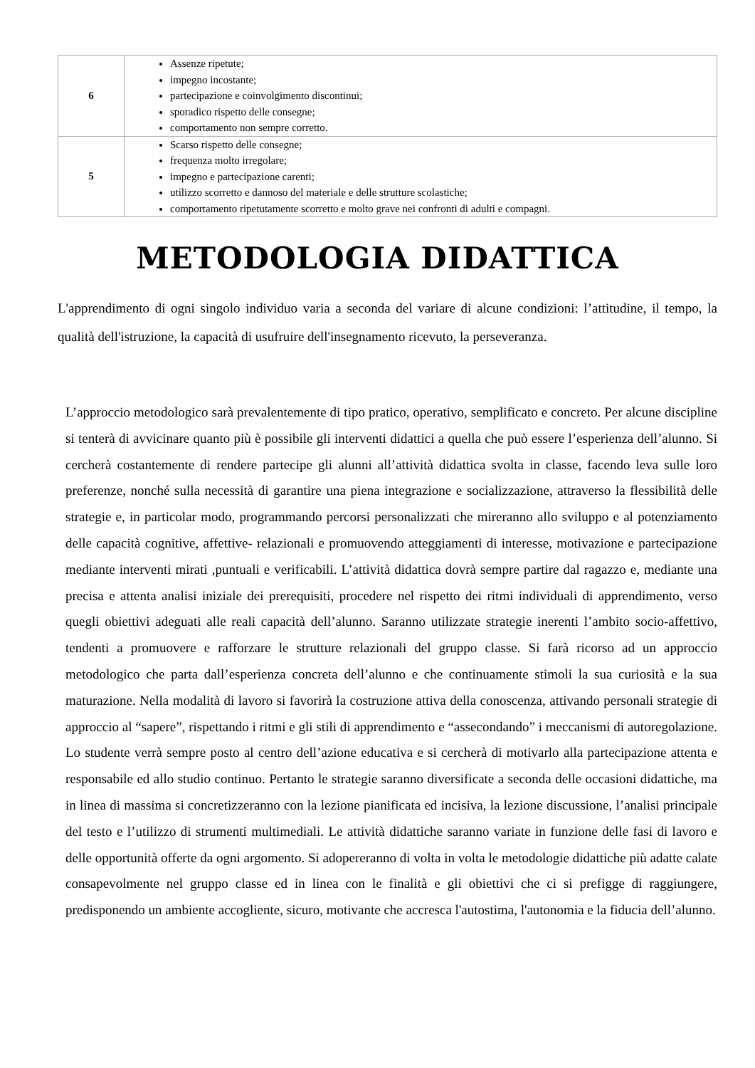| 6 | Assenze ripetute; impegno incostante; partecipazione e coinvolgimento discontinui; sporadico rispetto delle consegne; comportamento non sempre corretto. |
| 5 | Scarso rispetto delle consegne; frequenza molto irregolare; impegno e partecipazione carenti; utilizzo scorretto e dannoso del materiale e delle strutture scolastiche; comportamento ripetutamente scorretto e molto grave nei confronti di adulti e compagni. |
METODOLOGIA DIDATTICA
L'apprendimento di ogni singolo individuo varia a seconda del variare di alcune condizioni: l’attitudine, il tempo, la qualità dell'istruzione, la capacità di usufruire dell'insegnamento ricevuto, la perseveranza.
L’approccio metodologico sarà prevalentemente di tipo pratico, operativo, semplificato e concreto. Per alcune discipline si tenterà di avvicinare quanto più è possibile gli interventi didattici a quella che può essere l’esperienza dell’alunno. Si cercherà costantemente di rendere partecipe gli alunni all’attività didattica svolta in classe, facendo leva sulle loro preferenze, nonché sulla necessità di garantire una piena integrazione e socializzazione, attraverso la flessibilità delle strategie e, in particolar modo, programmando percorsi personalizzati che mireranno allo sviluppo e al potenziamento delle capacità cognitive, affettive- relazionali e promuovendo atteggiamenti di interesse, motivazione e partecipazione mediante interventi mirati ,puntuali e verificabili. L’attività didattica dovrà sempre partire dal ragazzo e, mediante una precisa e attenta analisi iniziale dei prerequisiti, procedere nel rispetto dei ritmi individuali di apprendimento, verso quegli obiettivi adeguati alle reali capacità dell’alunno. Saranno utilizzate strategie inerenti l’ambito socio-affettivo, tendenti a promuovere e rafforzare le strutture relazionali del gruppo classe. Si farà ricorso ad un approccio metodologico che parta dall’esperienza concreta dell’alunno e che continuamente stimoli la sua curiosità e la sua maturazione. Nella modalità di lavoro si favorirà la costruzione attiva della conoscenza, attivando personali strategie di approccio al “sapere”, rispettando i ritmi e gli stili di apprendimento e “assecondando” i meccanismi di autoregolazione. Lo studente verrà sempre posto al centro dell’azione educativa e si cercherà di motivarlo alla partecipazione attenta e responsabile ed allo studio continuo. Pertanto le strategie saranno diversificate a seconda delle occasioni didattiche, ma in linea di massima si concretizzeranno con la lezione pianificata ed incisiva, la lezione discussione, l’analisi principale del testo e l’utilizzo di strumenti multimediali. Le attività didattiche saranno variate in funzione delle fasi di lavoro e delle opportunità offerte da ogni argomento. Si adopereranno di volta in volta le metodologie didattiche più adatte calate consapevolmente nel gruppo classe ed in linea con le finalità e gli obiettivi che ci si prefigge di raggiungere, predisponendo un ambiente accogliente, sicuro, motivante che accresca l'autostima, l'autonomia e la fiducia dell’alunno.